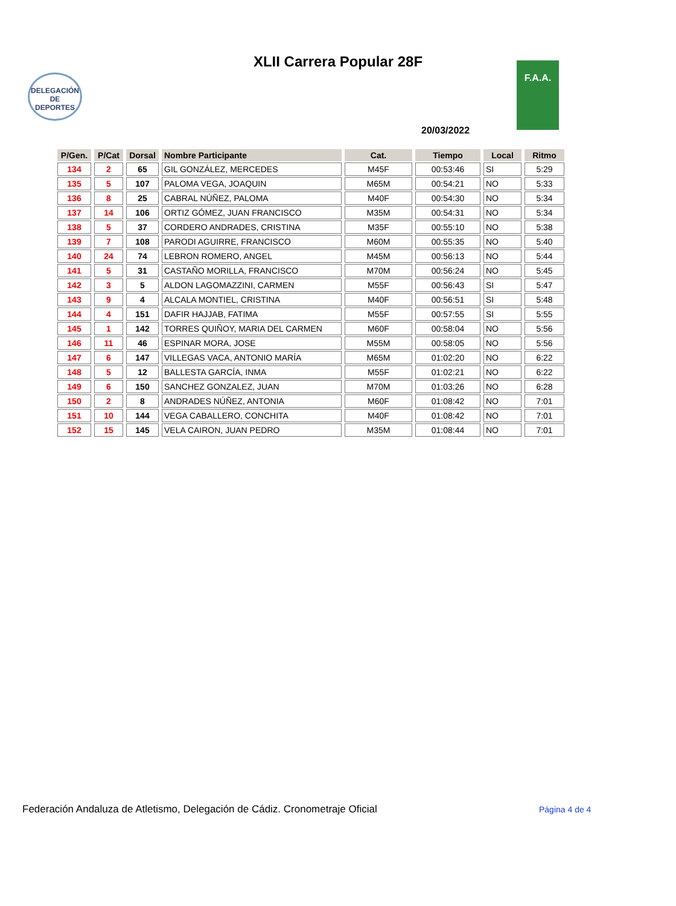XLII Carrera Popular 28F
DELEGACIÓN DE DEPORTES
F.A.A.
20/03/2022
| P/Gen. | P/Cat | Dorsal | Nombre Participante | Cat. | Tiempo | Local | Ritmo |
| --- | --- | --- | --- | --- | --- | --- | --- |
| 134 | 2 | 65 | GIL GONZÁLEZ, MERCEDES | M45F | 00:53:46 | SI | 5:29 |
| 135 | 5 | 107 | PALOMA VEGA, JOAQUIN | M65M | 00:54:21 | NO | 5:33 |
| 136 | 8 | 25 | CABRAL NÚÑEZ, PALOMA | M40F | 00:54:30 | NO | 5:34 |
| 137 | 14 | 106 | ORTIZ GÓMEZ, JUAN FRANCISCO | M35M | 00:54:31 | NO | 5:34 |
| 138 | 5 | 37 | CORDERO ANDRADES, CRISTINA | M35F | 00:55:10 | NO | 5:38 |
| 139 | 7 | 108 | PARODI AGUIRRE, FRANCISCO | M60M | 00:55:35 | NO | 5:40 |
| 140 | 24 | 74 | LEBRON ROMERO, ANGEL | M45M | 00:56:13 | NO | 5:44 |
| 141 | 5 | 31 | CASTAÑO MORILLA, FRANCISCO | M70M | 00:56:24 | NO | 5:45 |
| 142 | 3 | 5 | ALDON LAGOMAZZINI, CARMEN | M55F | 00:56:43 | SI | 5:47 |
| 143 | 9 | 4 | ALCALA MONTIEL, CRISTINA | M40F | 00:56:51 | SI | 5:48 |
| 144 | 4 | 151 | DAFIR HAJJAB, FATIMA | M55F | 00:57:55 | SI | 5:55 |
| 145 | 1 | 142 | TORRES QUIÑOY, MARIA DEL CARMEN | M60F | 00:58:04 | NO | 5:56 |
| 146 | 11 | 46 | ESPINAR MORA, JOSE | M55M | 00:58:05 | NO | 5:56 |
| 147 | 6 | 147 | VILLEGAS VACA, ANTONIO MARÍA | M65M | 01:02:20 | NO | 6:22 |
| 148 | 5 | 12 | BALLESTA GARCÍA, INMA | M55F | 01:02:21 | NO | 6:22 |
| 149 | 6 | 150 | SANCHEZ GONZALEZ, JUAN | M70M | 01:03:26 | NO | 6:28 |
| 150 | 2 | 8 | ANDRADES NÚÑEZ, ANTONIA | M60F | 01:08:42 | NO | 7:01 |
| 151 | 10 | 144 | VEGA CABALLERO, CONCHITA | M40F | 01:08:42 | NO | 7:01 |
| 152 | 15 | 145 | VELA CAIRON, JUAN PEDRO | M35M | 01:08:44 | NO | 7:01 |
Federación Andaluza de Atletismo, Delegación de Cádiz. Cronometraje Oficial
Página 4 de 4